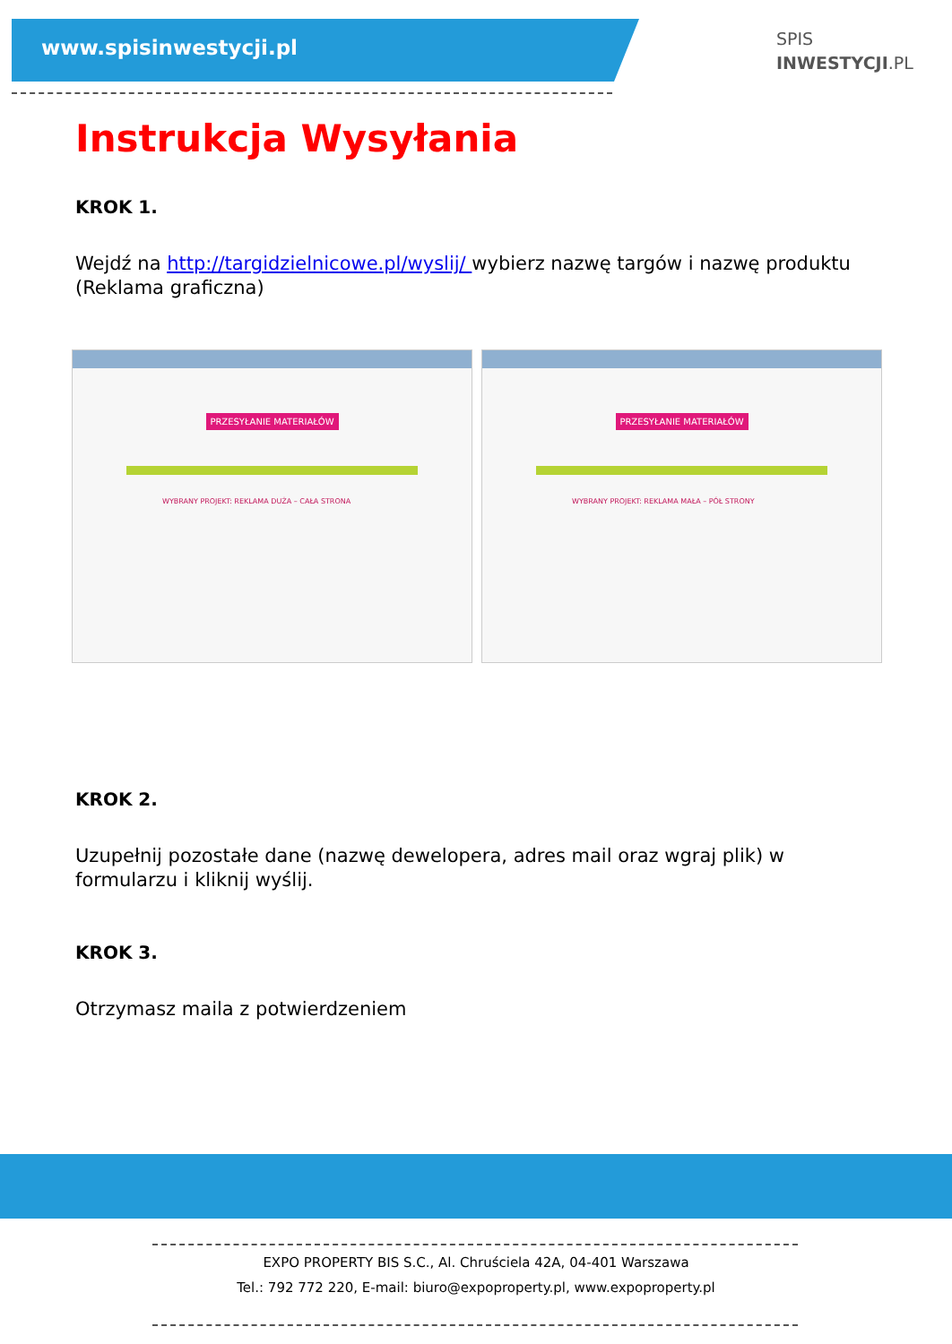www.spisinwestycji.pl
SPIS
INWESTYCJI.PL
Instrukcja Wysyłania
KROK 1.
Wejdź na http://targidzielnicowe.pl/wyslij/ wybierz nazwę targów i nazwę produktu (Reklama graficzna)
PRZESYŁANIE MATERIAŁÓW
WYBRANY PROJEKT: REKLAMA DUŻA – CAŁA STRONA
PRZESYŁANIE MATERIAŁÓW
WYBRANY PROJEKT: REKLAMA MAŁA – PÓŁ STRONY
KROK 2.
Uzupełnij pozostałe dane (nazwę dewelopera, adres mail oraz wgraj plik) w formularzu i kliknij wyślij.
KROK 3.
Otrzymasz maila z potwierdzeniem
EXPO PROPERTY BIS S.C., Al. Chruściela 42A, 04-401 Warszawa
Tel.: 792 772 220, E-mail: biuro@expoproperty.pl, www.expoproperty.pl